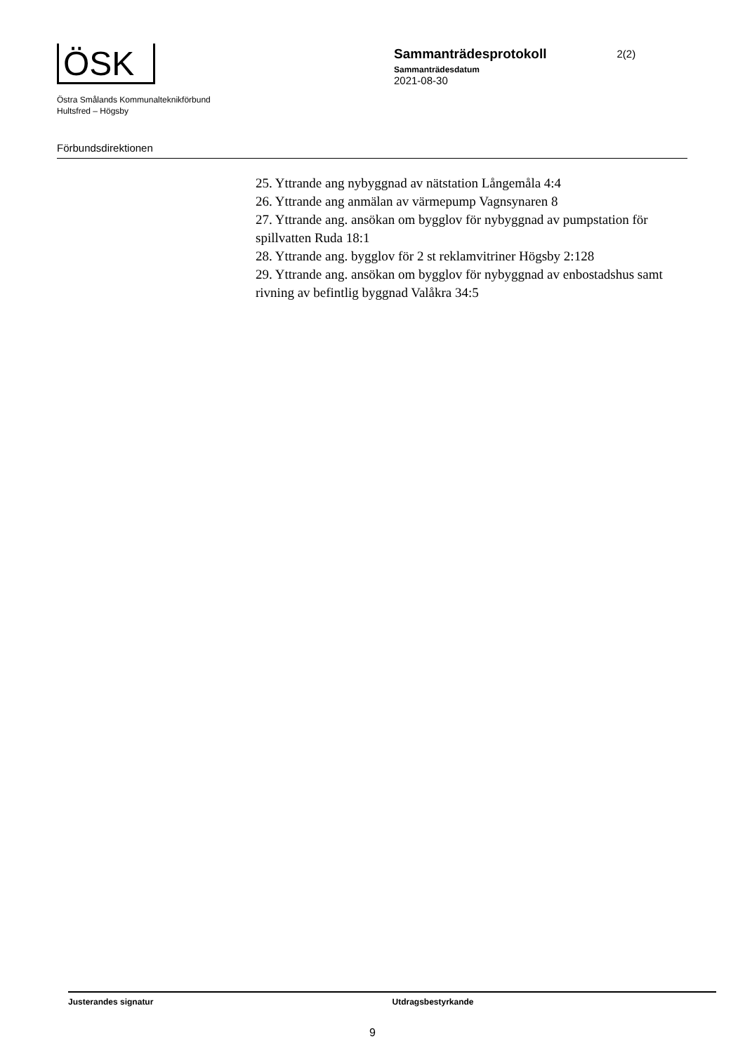ÖSK
Östra Smålands Kommunalteknikförbund
Hultsfred – Högsby
Sammanträdesprotokoll
2(2)
Sammanträdesdatum
2021-08-30
Förbundsdirektionen
25. Yttrande ang nybyggnad av nätstation Långemåla 4:4
26. Yttrande ang anmälan av värmepump Vagnsynaren 8
27. Yttrande ang. ansökan om bygglov för nybyggnad av pumpstation för spillvatten Ruda 18:1
28. Yttrande ang. bygglov för 2 st reklamvitriner Högsby 2:128
29. Yttrande ang. ansökan om bygglov för nybyggnad av enbostadshus samt rivning av befintlig byggnad Valåkra 34:5
Justerandes signatur Utdragsbestyrkande
9